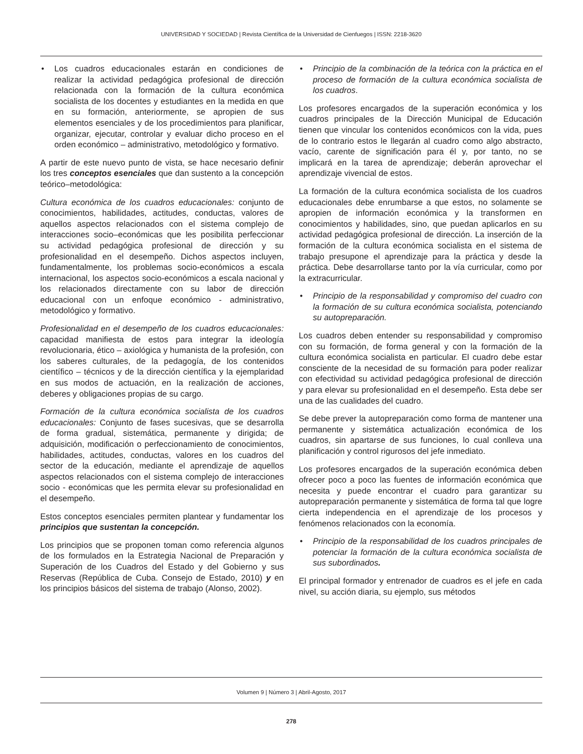UNIVERSIDAD Y SOCIEDAD | Revista Científica de la Universidad de Cienfuegos | ISSN: 2218-3620
• Los cuadros educacionales estarán en condiciones de realizar la actividad pedagógica profesional de dirección relacionada con la formación de la cultura económica socialista de los docentes y estudiantes en la medida en que en su formación, anteriormente, se apropien de sus elementos esenciales y de los procedimientos para planificar, organizar, ejecutar, controlar y evaluar dicho proceso en el orden económico – administrativo, metodológico y formativo.
A partir de este nuevo punto de vista, se hace necesario definir los tres conceptos esenciales que dan sustento a la concepción teórico–metodológica:
Cultura económica de los cuadros educacionales: conjunto de conocimientos, habilidades, actitudes, conductas, valores de aquellos aspectos relacionados con el sistema complejo de interacciones socio–económicas que les posibilita perfeccionar su actividad pedagógica profesional de dirección y su profesionalidad en el desempeño. Dichos aspectos incluyen, fundamentalmente, los problemas socio-económicos a escala internacional, los aspectos socio-económicos a escala nacional y los relacionados directamente con su labor de dirección educacional con un enfoque económico - administrativo, metodológico y formativo.
Profesionalidad en el desempeño de los cuadros educacionales: capacidad manifiesta de estos para integrar la ideología revolucionaria, ético – axiológica y humanista de la profesión, con los saberes culturales, de la pedagogía, de los contenidos científico – técnicos y de la dirección científica y la ejemplaridad en sus modos de actuación, en la realización de acciones, deberes y obligaciones propias de su cargo.
Formación de la cultura económica socialista de los cuadros educacionales: Conjunto de fases sucesivas, que se desarrolla de forma gradual, sistemática, permanente y dirigida; de adquisición, modificación o perfeccionamiento de conocimientos, habilidades, actitudes, conductas, valores en los cuadros del sector de la educación, mediante el aprendizaje de aquellos aspectos relacionados con el sistema complejo de interacciones socio - económicas que les permita elevar su profesionalidad en el desempeño.
Estos conceptos esenciales permiten plantear y fundamentar los principios que sustentan la concepción.
Los principios que se proponen toman como referencia algunos de los formulados en la Estrategia Nacional de Preparación y Superación de los Cuadros del Estado y del Gobierno y sus Reservas (República de Cuba. Consejo de Estado, 2010) y en los principios básicos del sistema de trabajo (Alonso, 2002).
• Principio de la combinación de la teórica con la práctica en el proceso de formación de la cultura económica socialista de los cuadros.
Los profesores encargados de la superación económica y los cuadros principales de la Dirección Municipal de Educación tienen que vincular los contenidos económicos con la vida, pues de lo contrario estos le llegarán al cuadro como algo abstracto, vacío, carente de significación para él y, por tanto, no se implicará en la tarea de aprendizaje; deberán aprovechar el aprendizaje vivencial de estos.
La formación de la cultura económica socialista de los cuadros educacionales debe enrumbarse a que estos, no solamente se apropien de información económica y la transformen en conocimientos y habilidades, sino, que puedan aplicarlos en su actividad pedagógica profesional de dirección. La inserción de la formación de la cultura económica socialista en el sistema de trabajo presupone el aprendizaje para la práctica y desde la práctica. Debe desarrollarse tanto por la vía curricular, como por la extracurricular.
• Principio de la responsabilidad y compromiso del cuadro con la formación de su cultura económica socialista, potenciando su autopreparación.
Los cuadros deben entender su responsabilidad y compromiso con su formación, de forma general y con la formación de la cultura económica socialista en particular. El cuadro debe estar consciente de la necesidad de su formación para poder realizar con efectividad su actividad pedagógica profesional de dirección y para elevar su profesionalidad en el desempeño. Esta debe ser una de las cualidades del cuadro.
Se debe prever la autopreparación como forma de mantener una permanente y sistemática actualización económica de los cuadros, sin apartarse de sus funciones, lo cual conlleva una planificación y control rigurosos del jefe inmediato.
Los profesores encargados de la superación económica deben ofrecer poco a poco las fuentes de información económica que necesita y puede encontrar el cuadro para garantizar su autopreparación permanente y sistemática de forma tal que logre cierta independencia en el aprendizaje de los procesos y fenómenos relacionados con la economía.
• Principio de la responsabilidad de los cuadros principales de potenciar la formación de la cultura económica socialista de sus subordinados.
El principal formador y entrenador de cuadros es el jefe en cada nivel, su acción diaria, su ejemplo, sus métodos
Volumen 9 | Número 3 | Abril-Agosto, 2017
278